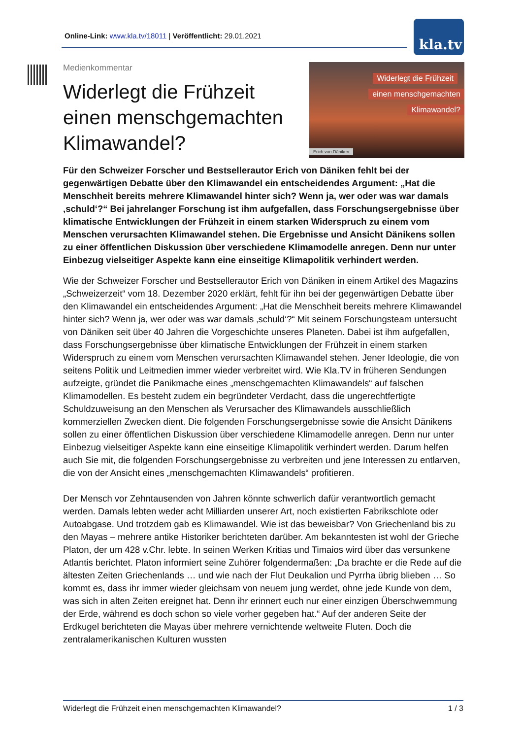Online-Link: www.kla.tv/18011 | Veröffentlicht: 29.01.2021 kla.tv
Medienkommentar
Widerlegt die Frühzeit
einen menschgemachten
Klimawandel?
Widerlegt die Frühzeit
einen menschgemachten
Klimawandel?
Erich von Däniken
Für den Schweizer Forscher und Bestsellerautor Erich von Däniken fehlt bei der gegenwärtigen Debatte über den Klimawandel ein entscheidendes Argument: „Hat die Menschheit bereits mehrere Klimawandel hinter sich? Wenn ja, wer oder was war damals ‚schuld‘?“ Bei jahrelanger Forschung ist ihm aufgefallen, dass Forschungsergebnisse über klimatische Entwicklungen der Frühzeit in einem starken Widerspruch zu einem vom Menschen verursachten Klimawandel stehen. Die Ergebnisse und Ansicht Dänikens sollen zu einer öffentlichen Diskussion über verschiedene Klimamodelle anregen. Denn nur unter Einbezug vielseitiger Aspekte kann eine einseitige Klimapolitik verhindert werden.
Wie der Schweizer Forscher und Bestsellerautor Erich von Däniken in einem Artikel des Magazins „Schweizerzeit“ vom 18. Dezember 2020 erklärt, fehlt für ihn bei der gegenwärtigen Debatte über den Klimawandel ein entscheidendes Argument: „Hat die Menschheit bereits mehrere Klimawandel hinter sich? Wenn ja, wer oder was war damals ‚schuld‘?“ Mit seinem Forschungsteam untersucht von Däniken seit über 40 Jahren die Vorgeschichte unseres Planeten. Dabei ist ihm aufgefallen, dass Forschungsergebnisse über klimatische Entwicklungen der Frühzeit in einem starken Widerspruch zu einem vom Menschen verursachten Klimawandel stehen. Jener Ideologie, die von seitens Politik und Leitmedien immer wieder verbreitet wird. Wie Kla.TV in früheren Sendungen aufzeigte, gründet die Panikmache eines „menschgemachten Klimawandels“ auf falschen Klimamodellen. Es besteht zudem ein begründeter Verdacht, dass die ungerechtfertigte Schuldzuweisung an den Menschen als Verursacher des Klimawandels ausschließlich kommerziellen Zwecken dient. Die folgenden Forschungsergebnisse sowie die Ansicht Dänikens sollen zu einer öffentlichen Diskussion über verschiedene Klimamodelle anregen. Denn nur unter Einbezug vielseitiger Aspekte kann eine einseitige Klimapolitik verhindert werden. Darum helfen auch Sie mit, die folgenden Forschungsergebnisse zu verbreiten und jene Interessen zu entlarven, die von der Ansicht eines „menschgemachten Klimawandels“ profitieren.
Der Mensch vor Zehntausenden von Jahren könnte schwerlich dafür verantwortlich gemacht werden. Damals lebten weder acht Milliarden unserer Art, noch existierten Fabrikschlote oder Autoabgase. Und trotzdem gab es Klimawandel. Wie ist das beweisbar? Von Griechenland bis zu den Mayas – mehrere antike Historiker berichteten darüber. Am bekanntesten ist wohl der Grieche Platon, der um 428 v.Chr. lebte. In seinen Werken Kritias und Timaios wird über das versunkene Atlantis berichtet. Platon informiert seine Zuhörer folgendermaßen: „Da brachte er die Rede auf die ältesten Zeiten Griechenlands … und wie nach der Flut Deukalion und Pyrrha übrig blieben … So kommt es, dass ihr immer wieder gleichsam von neuem jung werdet, ohne jede Kunde von dem, was sich in alten Zeiten ereignet hat. Denn ihr erinnert euch nur einer einzigen Überschwemmung der Erde, während es doch schon so viele vorher gegeben hat.“ Auf der anderen Seite der Erdkugel berichteten die Mayas über mehrere vernichtende weltweite Fluten. Doch die zentralamerikanischen Kulturen wussten
Widerlegt die Frühzeit einen menschgemachten Klimawandel? 1 / 3